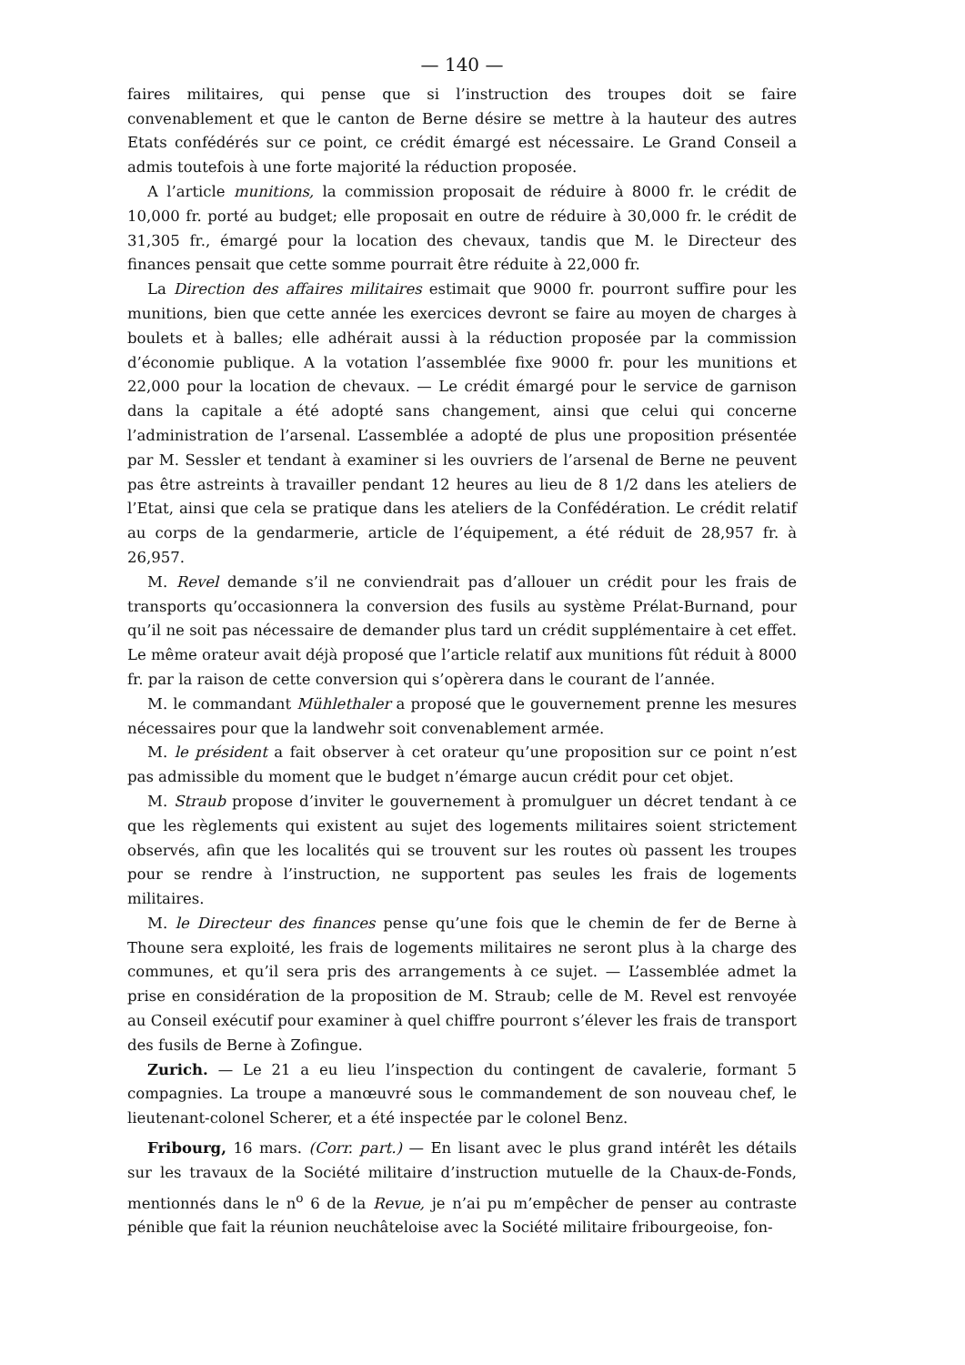— 140 —
faires militaires, qui pense que si l’instruction des troupes doit se faire convenablement et que le canton de Berne désire se mettre à la hauteur des autres Etats confédérés sur ce point, ce crédit émargé est nécessaire. Le Grand Conseil a admis toutefois à une forte majorité la réduction proposée.
A l’article munitions, la commission proposait de réduire à 8000 fr. le crédit de 10,000 fr. porté au budget; elle proposait en outre de réduire à 30,000 fr. le crédit de 31,305 fr., émargé pour la location des chevaux, tandis que M. le Directeur des finances pensait que cette somme pourrait être réduite à 22,000 fr.
La Direction des affaires militaires estimait que 9000 fr. pourront suffire pour les munitions, bien que cette année les exercices devront se faire au moyen de charges à boulets et à balles; elle adhérait aussi à la réduction proposée par la commission d’économie publique. A la votation l’assemblée fixe 9000 fr. pour les munitions et 22,000 pour la location de chevaux. — Le crédit émargé pour le service de garnison dans la capitale a été adopté sans changement, ainsi que celui qui concerne l’administration de l’arsenal. L’assemblée a adopté de plus une proposition présentée par M. Sessler et tendant à examiner si les ouvriers de l’arsenal de Berne ne peuvent pas être astreints à travailler pendant 12 heures au lieu de 8 1/2 dans les ateliers de l’Etat, ainsi que cela se pratique dans les ateliers de la Confédération. Le crédit relatif au corps de la gendarmerie, article de l’équipement, a été réduit de 28,957 fr. à 26,957.
M. Revel demande s’il ne conviendrait pas d’allouer un crédit pour les frais de transports qu’occasionnera la conversion des fusils au système Prélat-Burnand, pour qu’il ne soit pas nécessaire de demander plus tard un crédit supplémentaire à cet effet. Le même orateur avait déjà proposé que l’article relatif aux munitions fût réduit à 8000 fr. par la raison de cette conversion qui s’opèrera dans le courant de l’année.
M. le commandant Mühlethaler a proposé que le gouvernement prenne les mesures nécessaires pour que la landwehr soit convenablement armée.
M. le président a fait observer à cet orateur qu’une proposition sur ce point n’est pas admissible du moment que le budget n’émarge aucun crédit pour cet objet.
M. Straub propose d’inviter le gouvernement à promulguer un décret tendant à ce que les règlements qui existent au sujet des logements militaires soient strictement observés, afin que les localités qui se trouvent sur les routes où passent les troupes pour se rendre à l’instruction, ne supportent pas seules les frais de logements militaires.
M. le Directeur des finances pense qu’une fois que le chemin de fer de Berne à Thoune sera exploité, les frais de logements militaires ne seront plus à la charge des communes, et qu’il sera pris des arrangements à ce sujet. — L’assemblée admet la prise en considération de la proposition de M. Straub; celle de M. Revel est renvoyée au Conseil exécutif pour examiner à quel chiffre pourront s’élever les frais de transport des fusils de Berne à Zofingue.
Zurich. — Le 21 a eu lieu l’inspection du contingent de cavalerie, formant 5 compagnies. La troupe a manœuvré sous le commandement de son nouveau chef, le lieutenant-colonel Scherer, et a été inspectée par le colonel Benz.
Fribourg, 16 mars. (Corr. part.) — En lisant avec le plus grand intérêt les détails sur les travaux de la Société militaire d’instruction mutuelle de la Chaux-de-Fonds, mentionnés dans le n<sup>o</sup> 6 de la Revue, je n’ai pu m’empêcher de penser au contraste pénible que fait la réunion neuchâteloise avec la Société militaire fribourgeoise, fon-